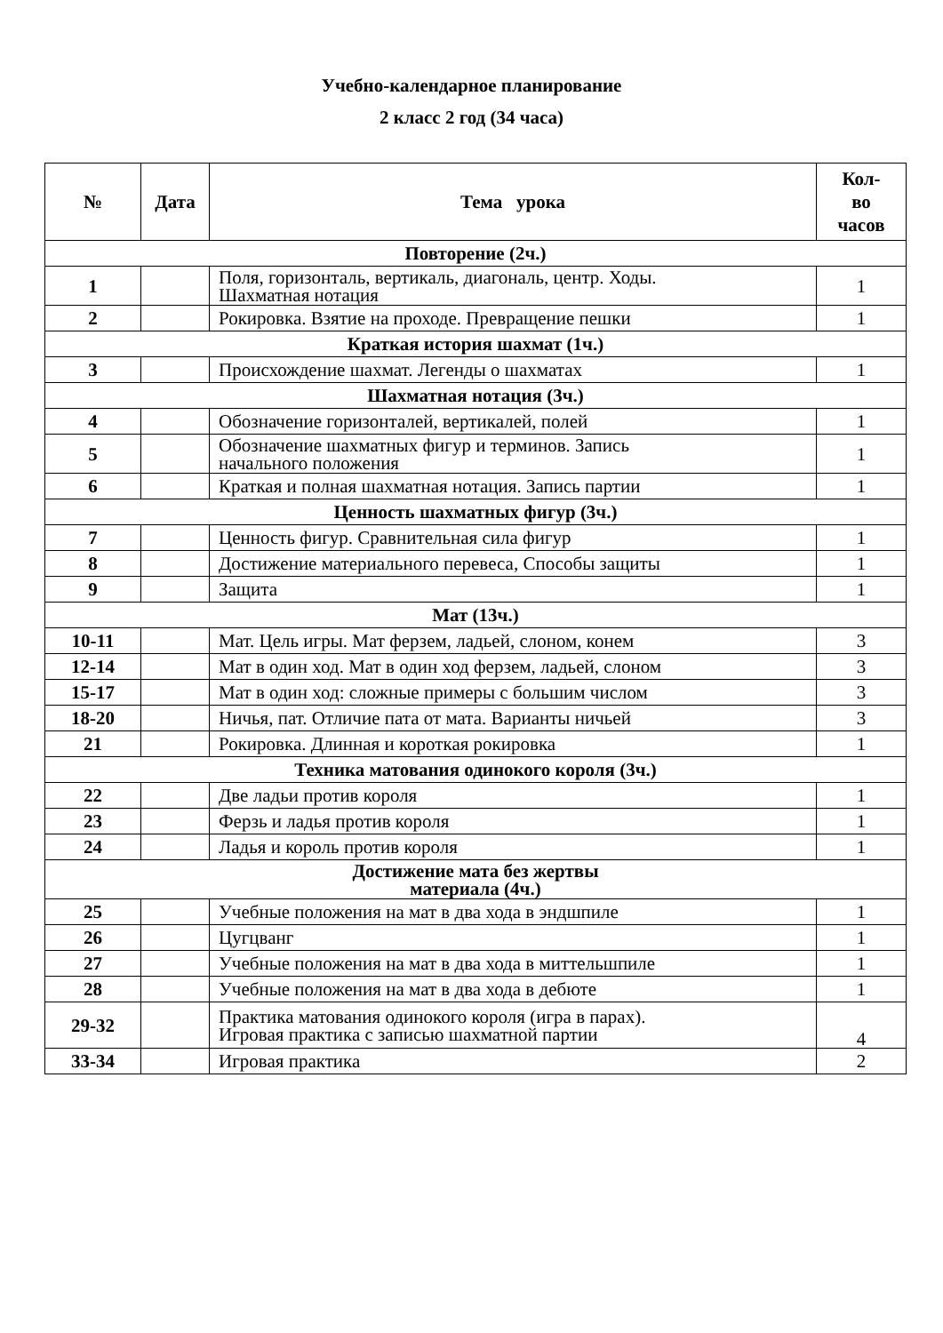Учебно-календарное планирование
2 класс 2 год (34 часа)
| № | Дата | Тема урока | Кол- во часов |
| --- | --- | --- | --- |
| Повторение (2ч.) | | | |
| 1 | | Поля, горизонталь, вертикаль, диагональ, центр. Ходы. Шахматная нотация | 1 |
| 2 | | Рокировка. Взятие на проходе. Превращение пешки | 1 |
| Краткая история шахмат (1ч.) | | | |
| 3 | | Происхождение шахмат. Легенды о шахматах | 1 |
| Шахматная нотация (3ч.) | | | |
| 4 | | Обозначение горизонталей, вертикалей, полей | 1 |
| 5 | | Обозначение шахматных фигур и терминов. Запись начального положения | 1 |
| 6 | | Краткая и полная шахматная нотация. Запись партии | 1 |
| Ценность шахматных фигур (3ч.) | | | |
| 7 | | Ценность фигур. Сравнительная сила фигур | 1 |
| 8 | | Достижение материального перевеса, Способы защиты | 1 |
| 9 | | Защита | 1 |
| Мат (13ч.) | | | |
| 10-11 | | Мат. Цель игры. Мат ферзем, ладьей, слоном, конем | 3 |
| 12-14 | | Мат в один ход. Мат в один ход ферзем, ладьей, слоном | 3 |
| 15-17 | | Мат в один ход: сложные примеры с большим числом | 3 |
| 18-20 | | Ничья, пат. Отличие пата от мата. Варианты ничьей | 3 |
| 21 | | Рокировка. Длинная и короткая рокировка | 1 |
| Техника матования одинокого короля (3ч.) | | | |
| 22 | | Две ладьи против короля | 1 |
| 23 | | Ферзь и ладья против короля | 1 |
| 24 | | Ладья и король против короля | 1 |
| Достижение мата без жертвы материала (4ч.) | | | |
| 25 | | Учебные положения на мат в два хода в эндшпиле | 1 |
| 26 | | Цугцванг | 1 |
| 27 | | Учебные положения на мат в два хода в миттельшпиле | 1 |
| 28 | | Учебные положения на мат в два хода в дебюте | 1 |
| 29-32 | | Практика матования одинокого короля (игра в парах). Игровая практика с записью шахматной партии | 4 |
| 33-34 | | Игровая практика | 2 |